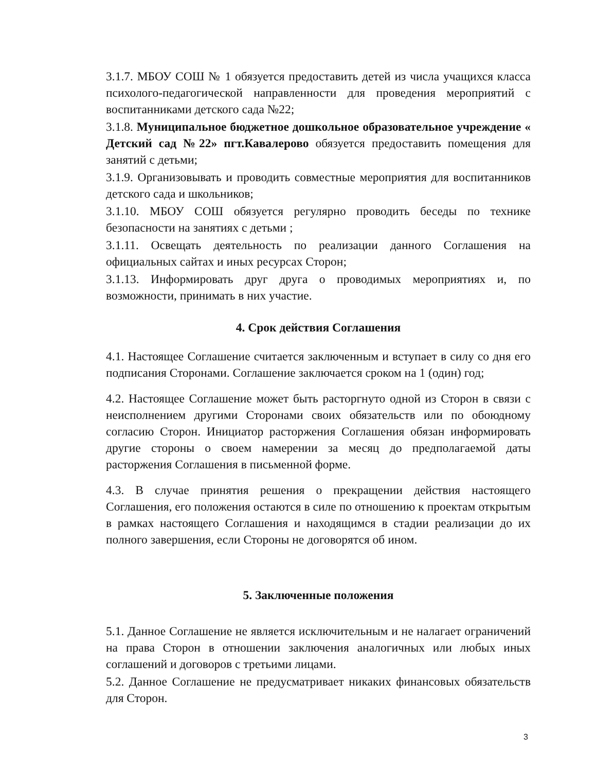3.1.7. МБОУ СОШ № 1 обязуется предоставить детей из числа учащихся класса психолого-педагогической направленности для проведения мероприятий с воспитанниками детского сада №22;
3.1.8. Муниципальное бюджетное дошкольное образовательное учреждение « Детский сад №22» пгт.Кавалерово обязуется предоставить помещения для занятий с детьми;
3.1.9. Организовывать и проводить совместные мероприятия для воспитанников детского сада и школьников;
3.1.10. МБОУ СОШ обязуется регулярно проводить беседы по технике безопасности на занятиях с детьми ;
3.1.11. Освещать деятельность по реализации данного Соглашения на официальных сайтах и иных ресурсах Сторон;
3.1.13. Информировать друг друга о проводимых мероприятиях и, по возможности, принимать в них участие.
4. Срок действия Соглашения
4.1. Настоящее Соглашение считается заключенным и вступает в силу со дня его подписания Сторонами. Соглашение заключается сроком на 1 (один) год;
4.2. Настоящее Соглашение может быть расторгнуто одной из Сторон в связи с неисполнением другими Сторонами своих обязательств или по обоюдному согласию Сторон. Инициатор расторжения Соглашения обязан информировать другие стороны о своем намерении за месяц до предполагаемой даты расторжения Соглашения в письменной форме.
4.3. В случае принятия решения о прекращении действия настоящего Соглашения, его положения остаются в силе по отношению к проектам открытым в рамках настоящего Соглашения и находящимся в стадии реализации до их полного завершения, если Стороны не договорятся об ином.
5. Заключенные положения
5.1. Данное Соглашение не является исключительным и не налагает ограничений на права Сторон в отношении заключения аналогичных или любых иных соглашений и договоров с третьими лицами.
5.2. Данное Соглашение не предусматривает никаких финансовых обязательств для Сторон.
3